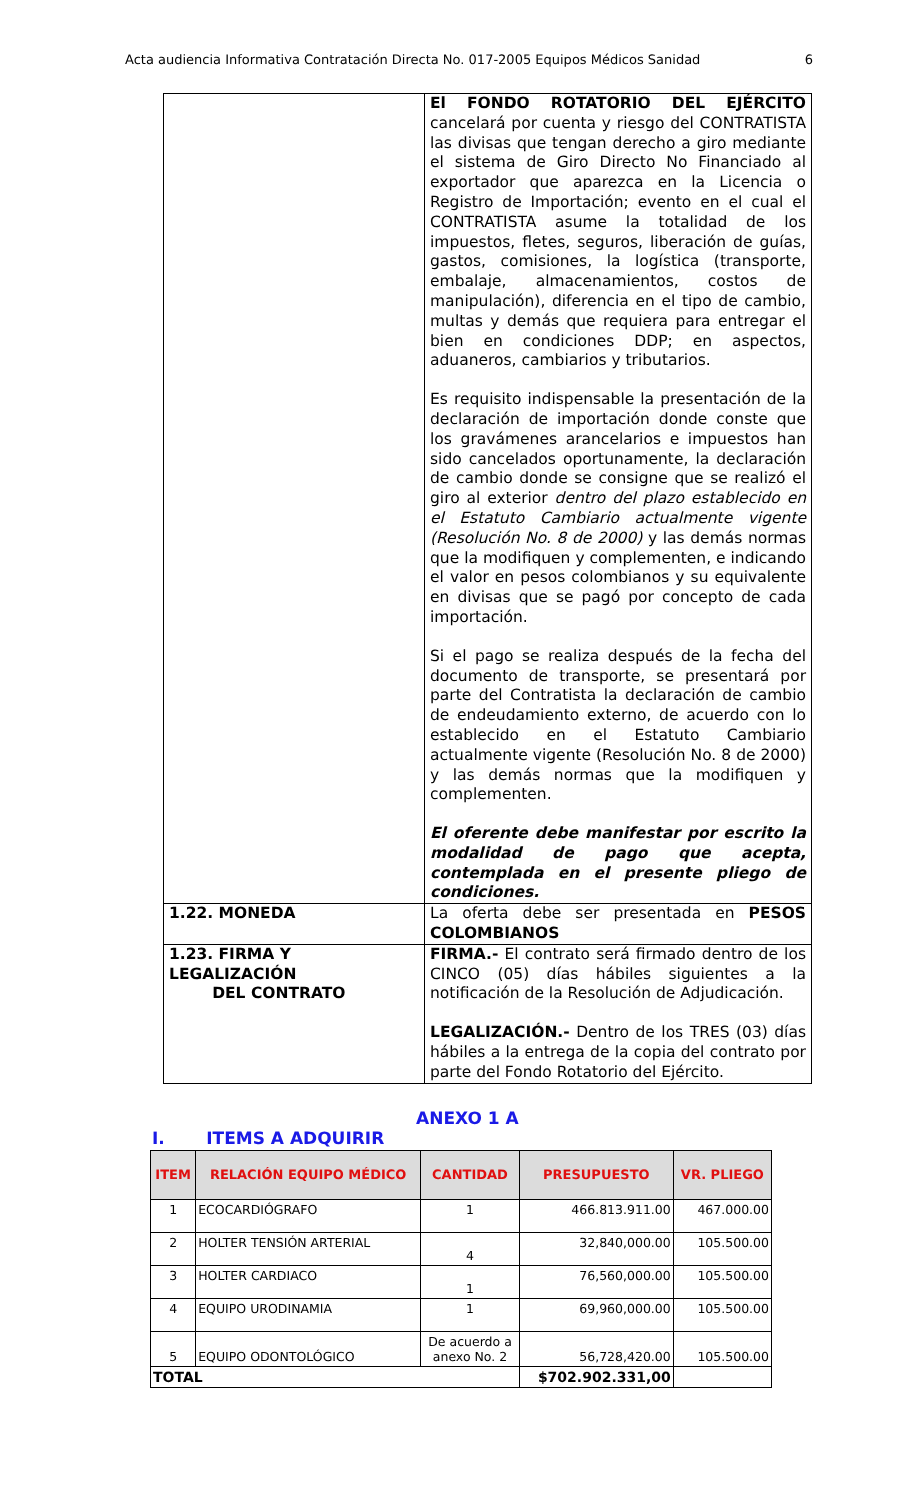Acta audiencia Informativa Contratación Directa No. 017-2005 Equipos Médicos Sanidad 6
| | El FONDO ROTATORIO DEL EJÉRCITO cancelará por cuenta y riesgo del CONTRATISTA las divisas que tengan derecho a giro mediante el sistema de Giro Directo No Financiado al exportador que aparezca en la Licencia o Registro de Importación; evento en el cual el CONTRATISTA asume la totalidad de los impuestos, fletes, seguros, liberación de guías, gastos, comisiones, la logística (transporte, embalaje, almacenamientos, costos de manipulación), diferencia en el tipo de cambio, multas y demás que requiera para entregar el bien en condiciones DDP; en aspectos, aduaneros, cambiarios y tributarios. Es requisito indispensable la presentación de la declaración de importación donde conste que los gravámenes arancelarios e impuestos han sido cancelados oportunamente, la declaración de cambio donde se consigne que se realizó el giro al exterior dentro del plazo establecido en el Estatuto Cambiario actualmente vigente (Resolución No. 8 de 2000) y las demás normas que la modifiquen y complementen, e indicando el valor en pesos colombianos y su equivalente en divisas que se pagó por concepto de cada importación. Si el pago se realiza después de la fecha del documento de transporte, se presentará por parte del Contratista la declaración de cambio de endeudamiento externo, de acuerdo con lo establecido en el Estatuto Cambiario actualmente vigente (Resolución No. 8 de 2000) y las demás normas que la modifiquen y complementen. El oferente debe manifestar por escrito la modalidad de pago que acepta, contemplada en el presente pliego de condiciones. |
| 1.22. MONEDA | La oferta debe ser presentada en PESOS COLOMBIANOS |
| 1.23. FIRMA Y LEGALIZACIÓN DEL CONTRATO | FIRMA.- El contrato será firmado dentro de los CINCO (05) días hábiles siguientes a la notificación de la Resolución de Adjudicación. LEGALIZACIÓN.- Dentro de los TRES (03) días hábiles a la entrega de la copia del contrato por parte del Fondo Rotatorio del Ejército. |
ANEXO 1 A
I. ITEMS A ADQUIRIR
| ITEM | RELACIÓN EQUIPO MÉDICO | CANTIDAD | PRESUPUESTO | VR. PLIEGO |
| --- | --- | --- | --- | --- |
| 1 | ECOCARDIÓGRAFO | 1 | 466.813.911.00 | 467.000.00 |
| 2 | HOLTER TENSIÓN ARTERIAL | 4 | 32,840,000.00 | 105.500.00 |
| 3 | HOLTER CARDIACO | 1 | 76,560,000.00 | 105.500.00 |
| 4 | EQUIPO URODINAMIA | 1 | 69,960,000.00 | 105.500.00 |
| 5 | EQUIPO ODONTOLÓGICO | De acuerdo a anexo No. 2 | 56,728,420.00 | 105.500.00 |
| TOTAL | | | $702.902.331,00 | |